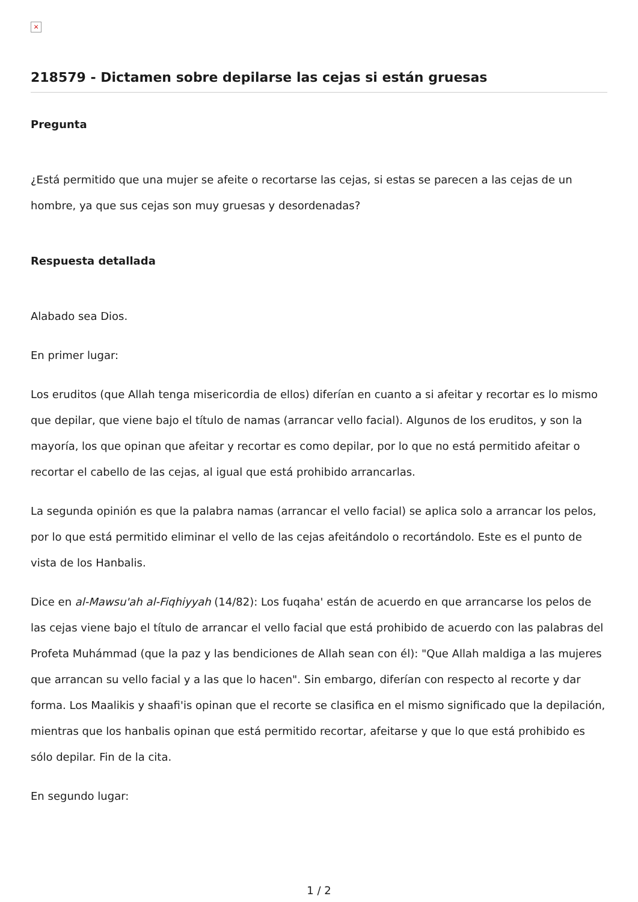×
218579 - Dictamen sobre depilarse las cejas si están gruesas
Pregunta
¿Está permitido que una mujer se afeite o recortarse las cejas, si estas se parecen a las cejas de un hombre, ya que sus cejas son muy gruesas y desordenadas?
Respuesta detallada
Alabado sea Dios.
En primer lugar:
Los eruditos (que Allah tenga misericordia de ellos) diferían en cuanto a si afeitar y recortar es lo mismo que depilar, que viene bajo el título de namas (arrancar vello facial). Algunos de los eruditos, y son la mayoría, los que opinan que afeitar y recortar es como depilar, por lo que no está permitido afeitar o recortar el cabello de las cejas, al igual que está prohibido arrancarlas.
La segunda opinión es que la palabra namas (arrancar el vello facial) se aplica solo a arrancar los pelos, por lo que está permitido eliminar el vello de las cejas afeitándolo o recortándolo. Este es el punto de vista de los Hanbalis.
Dice en al-Mawsu'ah al-Fiqhiyyah (14/82): Los fuqaha' están de acuerdo en que arrancarse los pelos de las cejas viene bajo el título de arrancar el vello facial que está prohibido de acuerdo con las palabras del Profeta Muhámmad (que la paz y las bendiciones de Allah sean con él): "Que Allah maldiga a las mujeres que arrancan su vello facial y a las que lo hacen". Sin embargo, diferían con respecto al recorte y dar forma. Los Maalikis y shaafi'is opinan que el recorte se clasifica en el mismo significado que la depilación, mientras que los hanbalis opinan que está permitido recortar, afeitarse y que lo que está prohibido es sólo depilar. Fin de la cita.
En segundo lugar:
1 / 2